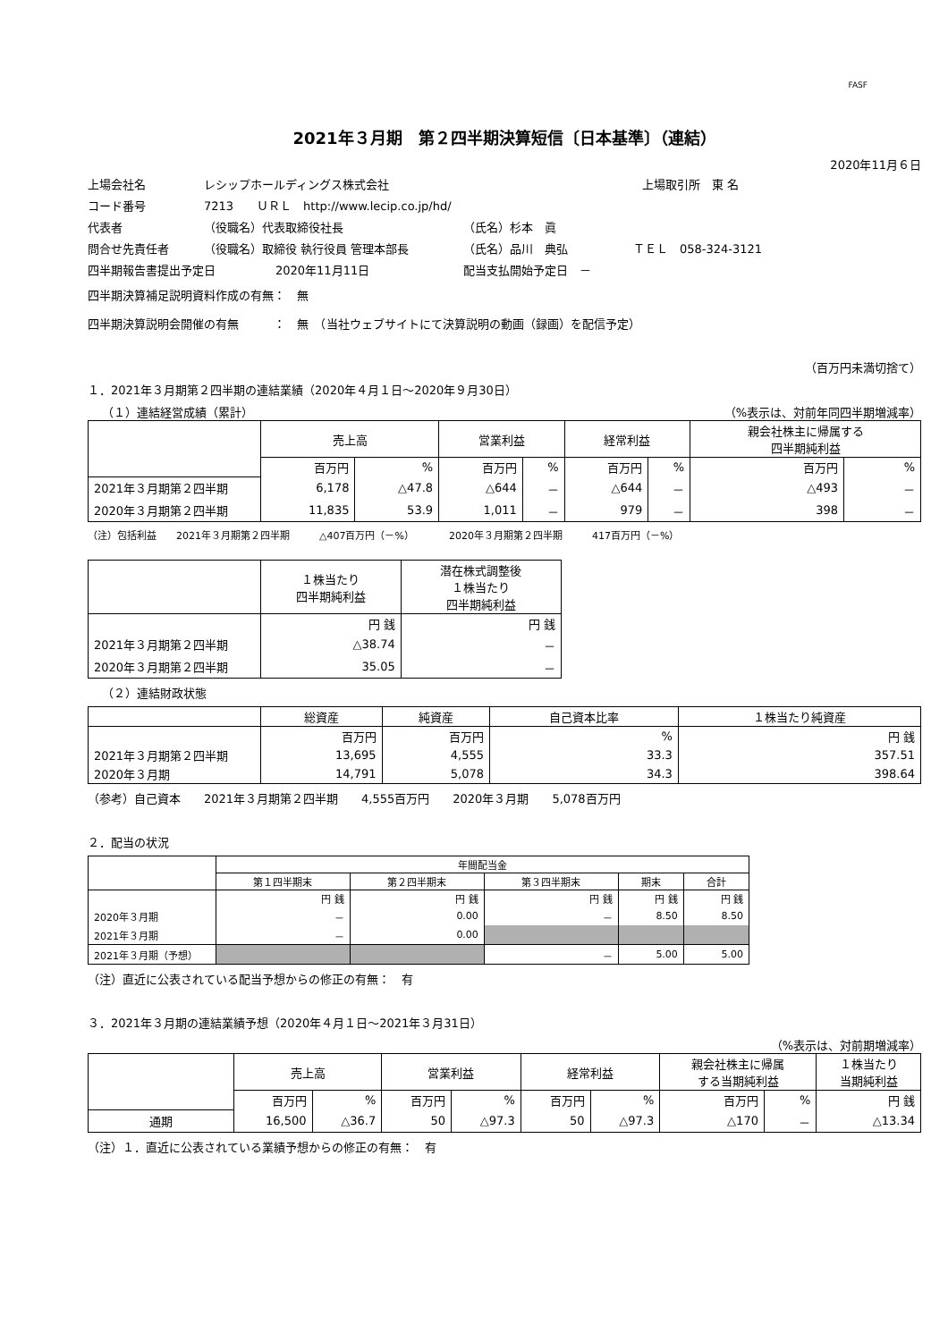FASF
2021年３月期　第２四半期決算短信〔日本基準〕（連結）
2020年11月６日
上場会社名 レシップホールディングス株式会社 上場取引所　東 名
コード番号 7213　　ＵＲＬ　http://www.lecip.co.jp/hd/
代表者 （役職名）代表取締役社長 （氏名）杉本　眞
問合せ先責任者 （役職名）取締役 執行役員 管理本部長 （氏名）品川　典弘 ＴＥＬ　058-324-3121
四半期報告書提出予定日 2020年11月11日 配当支払開始予定日　－
四半期決算補足説明資料作成の有無：　無
四半期決算説明会開催の有無　　　：　無　（当社ウェブサイトにて決算説明の動画（録画）を配信予定）
（百万円未満切捨て）
１．2021年３月期第２四半期の連結業績（2020年４月１日～2020年９月30日）
（１）連結経営成績（累計） （%表示は、対前年同四半期増減率）
| | 売上高 | | 営業利益 | | 経常利益 | | 親会社株主に帰属する 四半期純利益 | |
| --- | --- | --- | --- | --- | --- | --- | --- | --- |
| | 百万円 | % | 百万円 | % | 百万円 | % | 百万円 | % |
| 2021年３月期第２四半期 | 6,178 | △47.8 | △644 | － | △644 | － | △493 | － |
| 2020年３月期第２四半期 | 11,835 | 53.9 | 1,011 | － | 979 | － | 398 | － |
（注）包括利益　　2021年３月期第２四半期　　　△407百万円（－%）　　　　2020年３月期第２四半期　　　417百万円（－%）
| | １株当たり 四半期純利益 | 潜在株式調整後 １株当たり 四半期純利益 |
| --- | --- | --- |
| | 円 銭 | 円 銭 |
| 2021年３月期第２四半期 | △38.74 | － |
| 2020年３月期第２四半期 | 35.05 | － |
（２）連結財政状態
| | 総資産 | 純資産 | 自己資本比率 | １株当たり純資産 |
| --- | --- | --- | --- | --- |
| | 百万円 | 百万円 | % | 円 銭 |
| 2021年３月期第２四半期 | 13,695 | 4,555 | 33.3 | 357.51 |
| 2020年３月期 | 14,791 | 5,078 | 34.3 | 398.64 |
（参考）自己資本　　2021年３月期第２四半期　　4,555百万円　　2020年３月期　　5,078百万円
２．配当の状況
| | 年間配当金 | | | | |
| --- | --- | --- | --- | --- | --- |
| | 第１四半期末 | 第２四半期末 | 第３四半期末 | 期末 | 合計 |
| | 円 銭 | 円 銭 | 円 銭 | 円 銭 | 円 銭 |
| 2020年３月期 | － | 0.00 | － | 8.50 | 8.50 |
| 2021年３月期 | － | 0.00 | | | |
| 2021年３月期（予想） | | | － | 5.00 | 5.00 |
（注）直近に公表されている配当予想からの修正の有無：　有
３．2021年３月期の連結業績予想（2020年４月１日～2021年３月31日）
（%表示は、対前期増減率）
| | 売上高 | | 営業利益 | | 経常利益 | | 親会社株主に帰属 する当期純利益 | | １株当たり 当期純利益 |
| --- | --- | --- | --- | --- | --- | --- | --- | --- | --- |
| | 百万円 | % | 百万円 | % | 百万円 | % | 百万円 | % | 円 銭 |
| 通期 | 16,500 | △36.7 | 50 | △97.3 | 50 | △97.3 | △170 | － | △13.34 |
（注）１．直近に公表されている業績予想からの修正の有無：　有